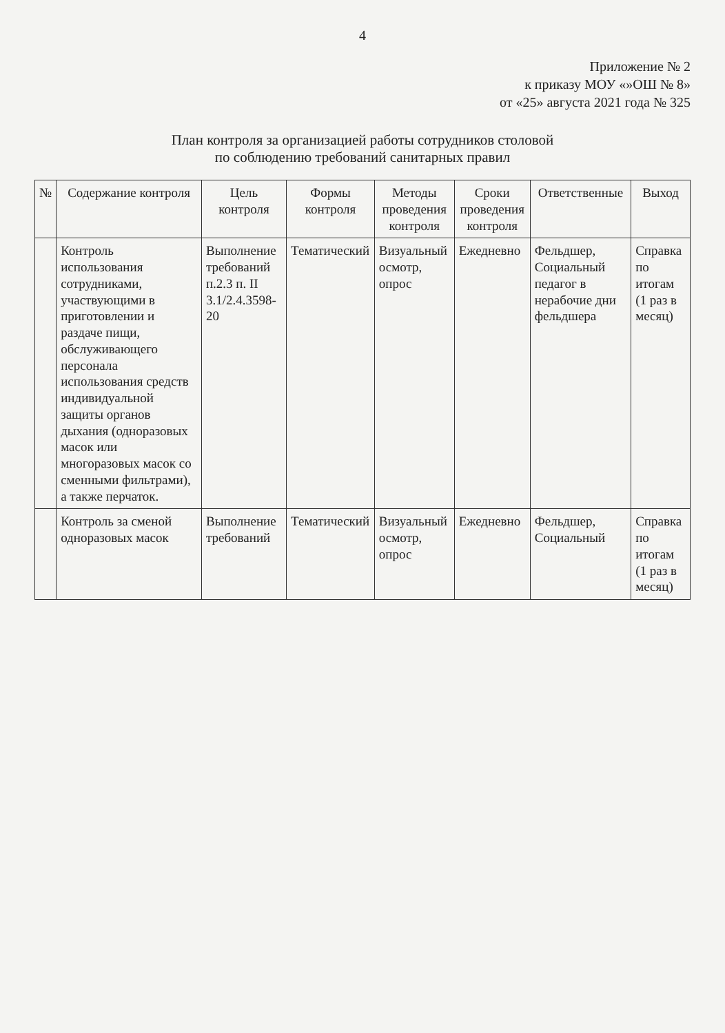4
Приложение № 2
к приказу МОУ «»ОШ № 8»
от «25» августа 2021 года № 325
План контроля за организацией работы сотрудников столовой
по соблюдению требований санитарных правил
| № | Содержание контроля | Цель контроля | Формы контроля | Методы проведения контроля | Сроки проведения контроля | Ответственные | Выход |
| --- | --- | --- | --- | --- | --- | --- | --- |
| | Контроль использования сотрудниками, участвующими в приготовлении и раздаче пищи, обслуживающего персонала использования средств индивидуальной защиты органов дыхания (одноразовых масок или многоразовых масок со сменными фильтрами), а также перчаток. | Выполнение требований п.2.3 п. II 3.1/2.4.3598-20 | Тематический | Визуальный осмотр, опрос | Ежедневно | Фельдшер, Социальный педагог в нерабочие дни фельдшера | Справка по итогам (1 раз в месяц) |
| | Контроль за сменой одноразовых масок | Выполнение требований | Тематический | Визуальный осмотр, опрос | Ежедневно | Фельдшер, Социальный | Справка по итогам (1 раз в месяц) |